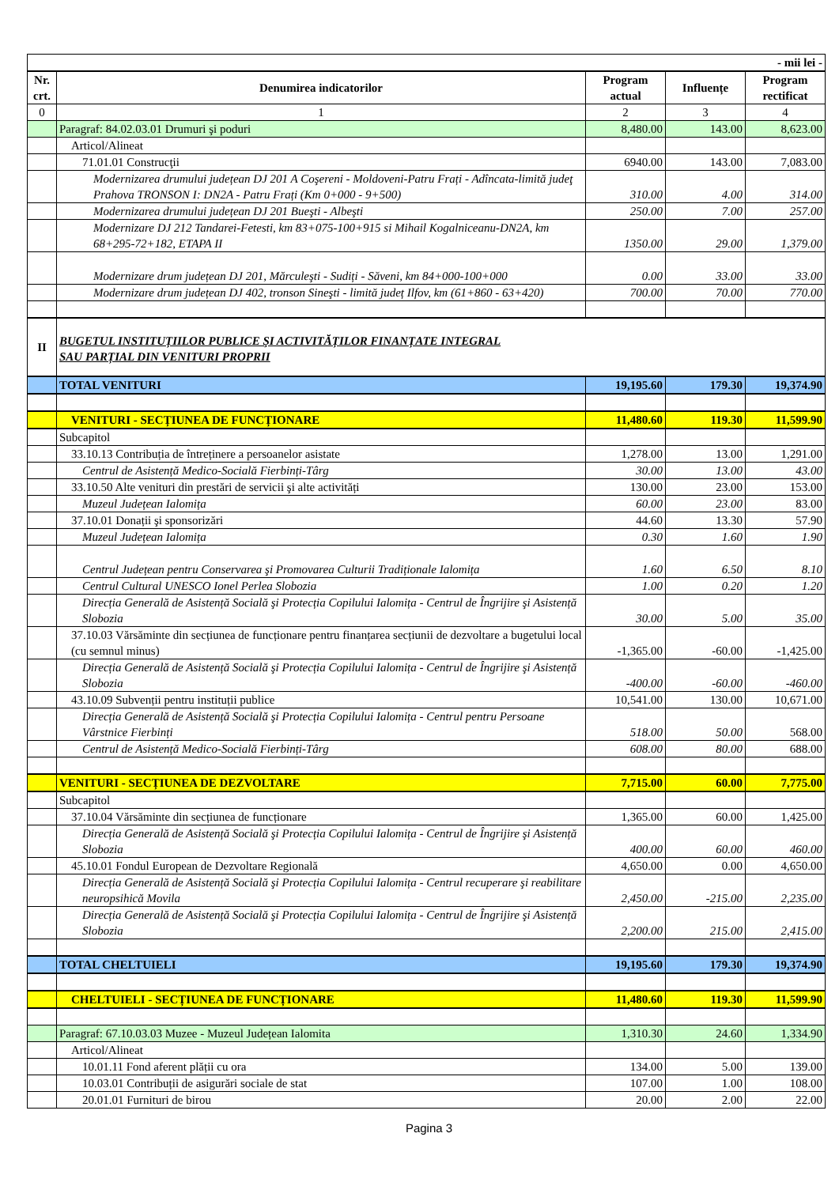| - mii lei - | | | | |
| Nr. crt. | Denumirea indicatorilor | Program actual | Influențe | Program rectificat |
| 0 | 1 | 2 | 3 | 4 |
| | Paragraf: 84.02.03.01 Drumuri şi poduri | 8,480.00 | 143.00 | 8,623.00 |
| | Articol/Alineat | | | |
| | 71.01.01 Construcţii | 6940.00 | 143.00 | 7,083.00 |
| | Modernizarea drumului județean DJ 201 A Coşereni - Moldoveni-Patru Frați - Adîncata-limită judeţ Prahova TRONSON I: DN2A - Patru Frați (Km 0+000 - 9+500) | 310.00 | 4.00 | 314.00 |
| | Modernizarea drumului județean DJ 201 Bueşti - Albeşti | 250.00 | 7.00 | 257.00 |
| | Modernizare DJ 212 Tandarei-Fetesti, km 83+075-100+915 si Mihail Kogalniceanu-DN2A, km 68+295-72+182, ETAPA II | 1350.00 | 29.00 | 1,379.00 |
| | Modernizare drum județean DJ 201, Mărculeşti - Sudiți - Săveni, km 84+000-100+000 | 0.00 | 33.00 | 33.00 |
| | Modernizare drum județean DJ 402, tronson Sineşti - limită județ Ilfov, km (61+860 - 63+420) | 700.00 | 70.00 | 770.00 |
| II | BUGETUL INSTITUȚIILOR PUBLICE ŞI ACTIVITĂȚILOR FINANȚATE INTEGRAL SAU PARȚIAL DIN VENITURI PROPRII | | | |
| | TOTAL VENITURI | 19,195.60 | 179.30 | 19,374.90 |
| | VENITURI - SECȚIUNEA DE FUNCȚIONARE | 11,480.60 | 119.30 | 11,599.90 |
| | Subcapitol | | | |
| | 33.10.13 Contribuția de întreținere a persoanelor asistate | 1,278.00 | 13.00 | 1,291.00 |
| | Centrul de Asistență Medico-Socială Fierbinți-Târg | 30.00 | 13.00 | 43.00 |
| | 33.10.50 Alte venituri din prestări de servicii şi alte activități | 130.00 | 23.00 | 153.00 |
| | Muzeul Județean Ialomița | 60.00 | 23.00 | 83.00 |
| | 37.10.01 Donații şi sponsorizări | 44.60 | 13.30 | 57.90 |
| | Muzeul Județean Ialomița | 0.30 | 1.60 | 1.90 |
| | Centrul Județean pentru Conservarea şi Promovarea Culturii Tradiționale Ialomița | 1.60 | 6.50 | 8.10 |
| | Centrul Cultural UNESCO Ionel Perlea Slobozia | 1.00 | 0.20 | 1.20 |
| | Direcția Generală de Asistență Socială şi Protecția Copilului Ialomița - Centrul de Îngrijire şi Asistență Slobozia | 30.00 | 5.00 | 35.00 |
| | 37.10.03 Vărsăminte din secțiunea de funcționare pentru finanțarea secțiunii de dezvoltare a bugetului local (cu semnul minus) | -1,365.00 | -60.00 | -1,425.00 |
| | Direcția Generală de Asistență Socială şi Protecția Copilului Ialomița - Centrul de Îngrijire şi Asistență Slobozia | -400.00 | -60.00 | -460.00 |
| | 43.10.09 Subvenții pentru instituții publice | 10,541.00 | 130.00 | 10,671.00 |
| | Direcția Generală de Asistență Socială şi Protecția Copilului Ialomița - Centrul pentru Persoane Vârstnice Fierbinți | 518.00 | 50.00 | 568.00 |
| | Centrul de Asistență Medico-Socială Fierbinți-Târg | 608.00 | 80.00 | 688.00 |
| | VENITURI - SECȚIUNEA DE DEZVOLTARE | 7,715.00 | 60.00 | 7,775.00 |
| | Subcapitol | | | |
| | 37.10.04 Vărsăminte din secțiunea de funcționare | 1,365.00 | 60.00 | 1,425.00 |
| | Direcția Generală de Asistență Socială şi Protecția Copilului Ialomița - Centrul de Îngrijire şi Asistență Slobozia | 400.00 | 60.00 | 460.00 |
| | 45.10.01 Fondul European de Dezvoltare Regională | 4,650.00 | 0.00 | 4,650.00 |
| | Direcția Generală de Asistență Socială şi Protecția Copilului Ialomița - Centrul recuperare şi reabilitare neuropsihică Movila | 2,450.00 | -215.00 | 2,235.00 |
| | Direcția Generală de Asistență Socială şi Protecția Copilului Ialomița - Centrul de Îngrijire şi Asistență Slobozia | 2,200.00 | 215.00 | 2,415.00 |
| | TOTAL CHELTUIELI | 19,195.60 | 179.30 | 19,374.90 |
| | CHELTUIELI - SECȚIUNEA DE FUNCȚIONARE | 11,480.60 | 119.30 | 11,599.90 |
| | Paragraf: 67.10.03.03 Muzee - Muzeul Județean Ialomita | 1,310.30 | 24.60 | 1,334.90 |
| | Articol/Alineat | | | |
| | 10.01.11 Fond aferent plății cu ora | 134.00 | 5.00 | 139.00 |
| | 10.03.01 Contribuții de asigurări sociale de stat | 107.00 | 1.00 | 108.00 |
| | 20.01.01 Furnituri de birou | 20.00 | 2.00 | 22.00 |
Pagina 3